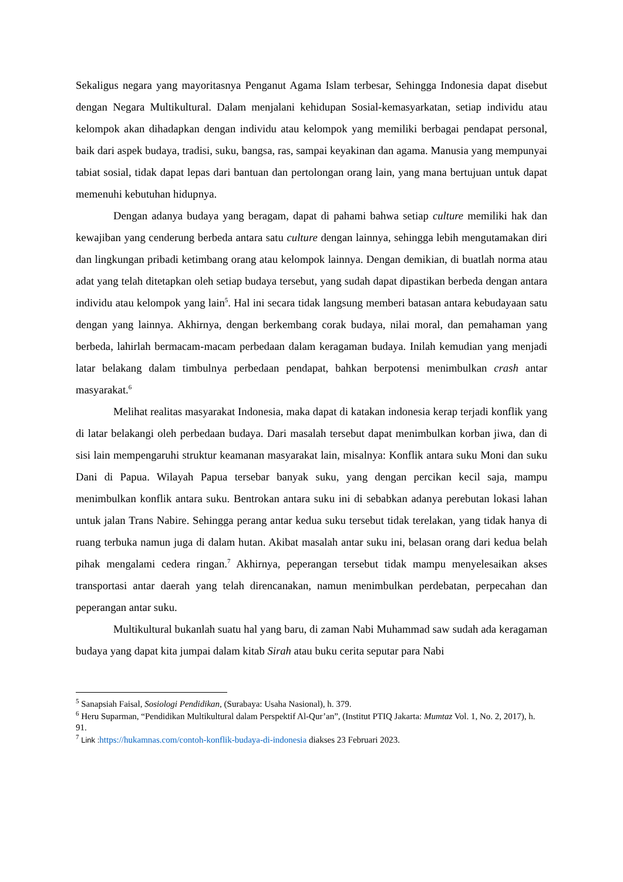Sekaligus negara yang mayoritasnya Penganut Agama Islam terbesar, Sehingga Indonesia dapat disebut dengan Negara Multikultural. Dalam menjalani kehidupan Sosial-kemasyarkatan, setiap individu atau kelompok akan dihadapkan dengan individu atau kelompok yang memiliki berbagai pendapat personal, baik dari aspek budaya, tradisi, suku, bangsa, ras, sampai keyakinan dan agama. Manusia yang mempunyai tabiat sosial, tidak dapat lepas dari bantuan dan pertolongan orang lain, yang mana bertujuan untuk dapat memenuhi kebutuhan hidupnya.
Dengan adanya budaya yang beragam, dapat di pahami bahwa setiap culture memiliki hak dan kewajiban yang cenderung berbeda antara satu culture dengan lainnya, sehingga lebih mengutamakan diri dan lingkungan pribadi ketimbang orang atau kelompok lainnya. Dengan demikian, di buatlah norma atau adat yang telah ditetapkan oleh setiap budaya tersebut, yang sudah dapat dipastikan berbeda dengan antara individu atau kelompok yang lain<sup>5</sup>. Hal ini secara tidak langsung memberi batasan antara kebudayaan satu dengan yang lainnya. Akhirnya, dengan berkembang corak budaya, nilai moral, dan pemahaman yang berbeda, lahirlah bermacam-macam perbedaan dalam keragaman budaya. Inilah kemudian yang menjadi latar belakang dalam timbulnya perbedaan pendapat, bahkan berpotensi menimbulkan crash antar masyarakat.<sup>6</sup>
Melihat realitas masyarakat Indonesia, maka dapat di katakan indonesia kerap terjadi konflik yang di latar belakangi oleh perbedaan budaya. Dari masalah tersebut dapat menimbulkan korban jiwa, dan di sisi lain mempengaruhi struktur keamanan masyarakat lain, misalnya: Konflik antara suku Moni dan suku Dani di Papua. Wilayah Papua tersebar banyak suku, yang dengan percikan kecil saja, mampu menimbulkan konflik antara suku. Bentrokan antara suku ini di sebabkan adanya perebutan lokasi lahan untuk jalan Trans Nabire. Sehingga perang antar kedua suku tersebut tidak terelakan, yang tidak hanya di ruang terbuka namun juga di dalam hutan. Akibat masalah antar suku ini, belasan orang dari kedua belah pihak mengalami cedera ringan.<sup>7</sup> Akhirnya, peperangan tersebut tidak mampu menyelesaikan akses transportasi antar daerah yang telah direncanakan, namun menimbulkan perdebatan, perpecahan dan peperangan antar suku.
Multikultural bukanlah suatu hal yang baru, di zaman Nabi Muhammad saw sudah ada keragaman budaya yang dapat kita jumpai dalam kitab Sirah atau buku cerita seputar para Nabi
<sup>5</sup> Sanapsiah Faisal, Sosiologi Pendidikan, (Surabaya: Usaha Nasional), h. 379.
<sup>6</sup> Heru Suparman, “Pendidikan Multikultural dalam Perspektif Al-Qur’an”, (Institut PTIQ Jakarta: Mumtaz Vol. 1, No. 2, 2017), h. 91.
<sup>7</sup> Link : https://hukamnas.com/contoh-konflik-budaya-di-indonesia diakses 23 Februari 2023.